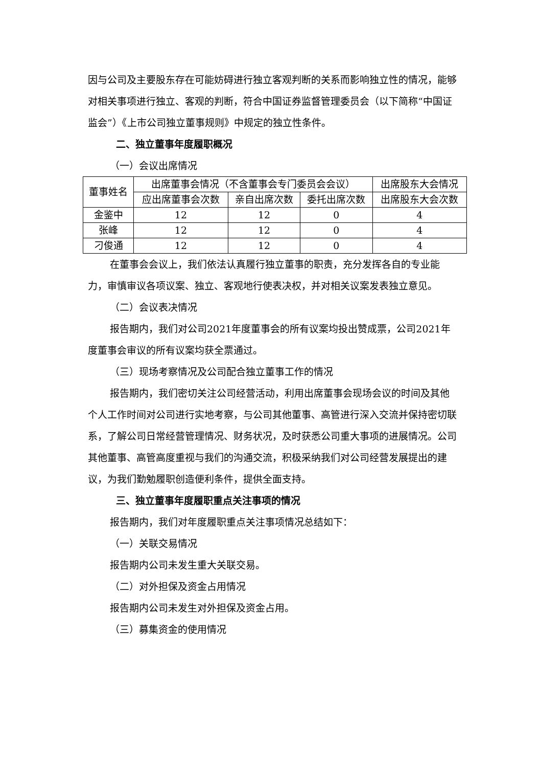因与公司及主要股东存在可能妨碍进行独立客观判断的关系而影响独立性的情况，能够对相关事项进行独立、客观的判断，符合中国证券监督管理委员会（以下简称“中国证监会”）《上市公司独立董事规则》中规定的独立性条件。
二、独立董事年度履职概况
（一）会议出席情况
| 董事姓名 | 出席董事会情况（不含董事会专门委员会会议） | | | 出席股东大会情况 |
| | 应出席董事会次数 | 亲自出席次数 | 委托出席次数 | 出席股东大会次数 |
| 金鉴中 | 12 | 12 | 0 | 4 |
| 张峰 | 12 | 12 | 0 | 4 |
| 刁俊通 | 12 | 12 | 0 | 4 |
在董事会会议上，我们依法认真履行独立董事的职责，充分发挥各自的专业能力，审慎审议各项议案、独立、客观地行使表决权，并对相关议案发表独立意见。
（二）会议表决情况
报告期内，我们对公司2021年度董事会的所有议案均投出赞成票，公司2021年度董事会审议的所有议案均获全票通过。
（三）现场考察情况及公司配合独立董事工作的情况
报告期内，我们密切关注公司经营活动，利用出席董事会现场会议的时间及其他个人工作时间对公司进行实地考察，与公司其他董事、高管进行深入交流并保持密切联系，了解公司日常经营管理情况、财务状况，及时获悉公司重大事项的进展情况。公司其他董事、高管高度重视与我们的沟通交流，积极采纳我们对公司经营发展提出的建议，为我们勤勉履职创造便利条件，提供全面支持。
三、独立董事年度履职重点关注事项的情况
报告期内，我们对年度履职重点关注事项情况总结如下：
（一）关联交易情况
报告期内公司未发生重大关联交易。
（二）对外担保及资金占用情况
报告期内公司未发生对外担保及资金占用。
（三）募集资金的使用情况